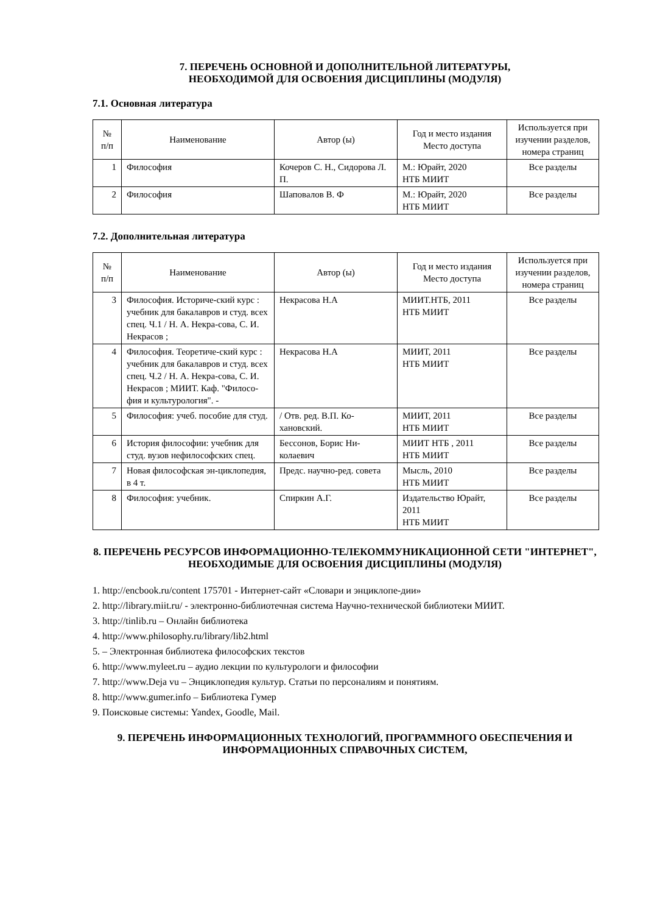7. ПЕРЕЧЕНЬ ОСНОВНОЙ И ДОПОЛНИТЕЛЬНОЙ ЛИТЕРАТУРЫ,
НЕОБХОДИМОЙ ДЛЯ ОСВОЕНИЯ ДИСЦИПЛИНЫ (МОДУЛЯ)
7.1. Основная литература
| № п/п | Наименование | Автор (ы) | Год и место издания Место доступа | Используется при изучении разделов, номера страниц |
| --- | --- | --- | --- | --- |
| 1 | Философия | Кочеров С. Н., Сидорова Л. П. | М.: Юрайт, 2020 НТБ МИИТ | Все разделы |
| 2 | Философия | Шаповалов В. Ф | М.: Юрайт, 2020 НТБ МИИТ | Все разделы |
7.2. Дополнительная литература
| № п/п | Наименование | Автор (ы) | Год и место издания Место доступа | Используется при изучении разделов, номера страниц |
| --- | --- | --- | --- | --- |
| 3 | Философия. Историче-ский курс : учебник для бакалавров и студ. всех спец. Ч.1 / Н. А. Некра-сова, С. И. Некрасов ; | Некрасова Н.А | МИИТ.НТБ, 2011 НТБ МИИТ | Все разделы |
| 4 | Философия. Теоретиче-ский курс : учебник для бакалавров и студ. всех спец. Ч.2 / Н. А. Некра-сова, С. И. Некрасов ; МИИТ. Каф. "Филосо-фия и культурология". - | Некрасова Н.А | МИИТ, 2011 НТБ МИИТ | Все разделы |
| 5 | Философия: учеб. пособие для студ. | / Отв. ред. В.П. Ко-хановский. | МИИТ, 2011 НТБ МИИТ | Все разделы |
| 6 | История философии: учебник для студ. вузов нефилософских спец. | Бессонов, Борис Ни-колаевич | МИИТ НТБ , 2011 НТБ МИИТ | Все разделы |
| 7 | Новая философская эн-циклопедия, в 4 т. | Предс. научно-ред. совета | Мысль, 2010 НТБ МИИТ | Все разделы |
| 8 | Философия: учебник. | Спиркин А.Г. | Издательство Юрайт, 2011 НТБ МИИТ | Все разделы |
8. ПЕРЕЧЕНЬ РЕСУРСОВ ИНФОРМАЦИОННО-ТЕЛЕКОММУНИКАЦИОННОЙ СЕТИ "ИНТЕРНЕТ", НЕОБХОДИМЫЕ ДЛЯ ОСВОЕНИЯ ДИСЦИПЛИНЫ (МОДУЛЯ)
1. http://encbook.ru/content 175701 - Интернет-сайт «Словари и энциклопе-дии»
2. http://library.miit.ru/ - электронно-библиотечная система Научно-технической библиотеки МИИТ.
3. http://tinlib.ru – Онлайн библиотека
4. http://www.philosophy.ru/library/lib2.html
5. – Электронная библиотека философских текстов
6. http://www.myleet.ru – аудио лекции по культурологи и философии
7. http://www.Deja vu – Энциклопедия культур. Статьи по персоналиям и понятиям.
8. http://www.gumer.info – Библиотека Гумер
9. Поисковые системы: Yandex, Goodle, Mail.
9. ПЕРЕЧЕНЬ ИНФОРМАЦИОННЫХ ТЕХНОЛОГИЙ, ПРОГРАММНОГО ОБЕСПЕЧЕНИЯ И ИНФОРМАЦИОННЫХ СПРАВОЧНЫХ СИСТЕМ,